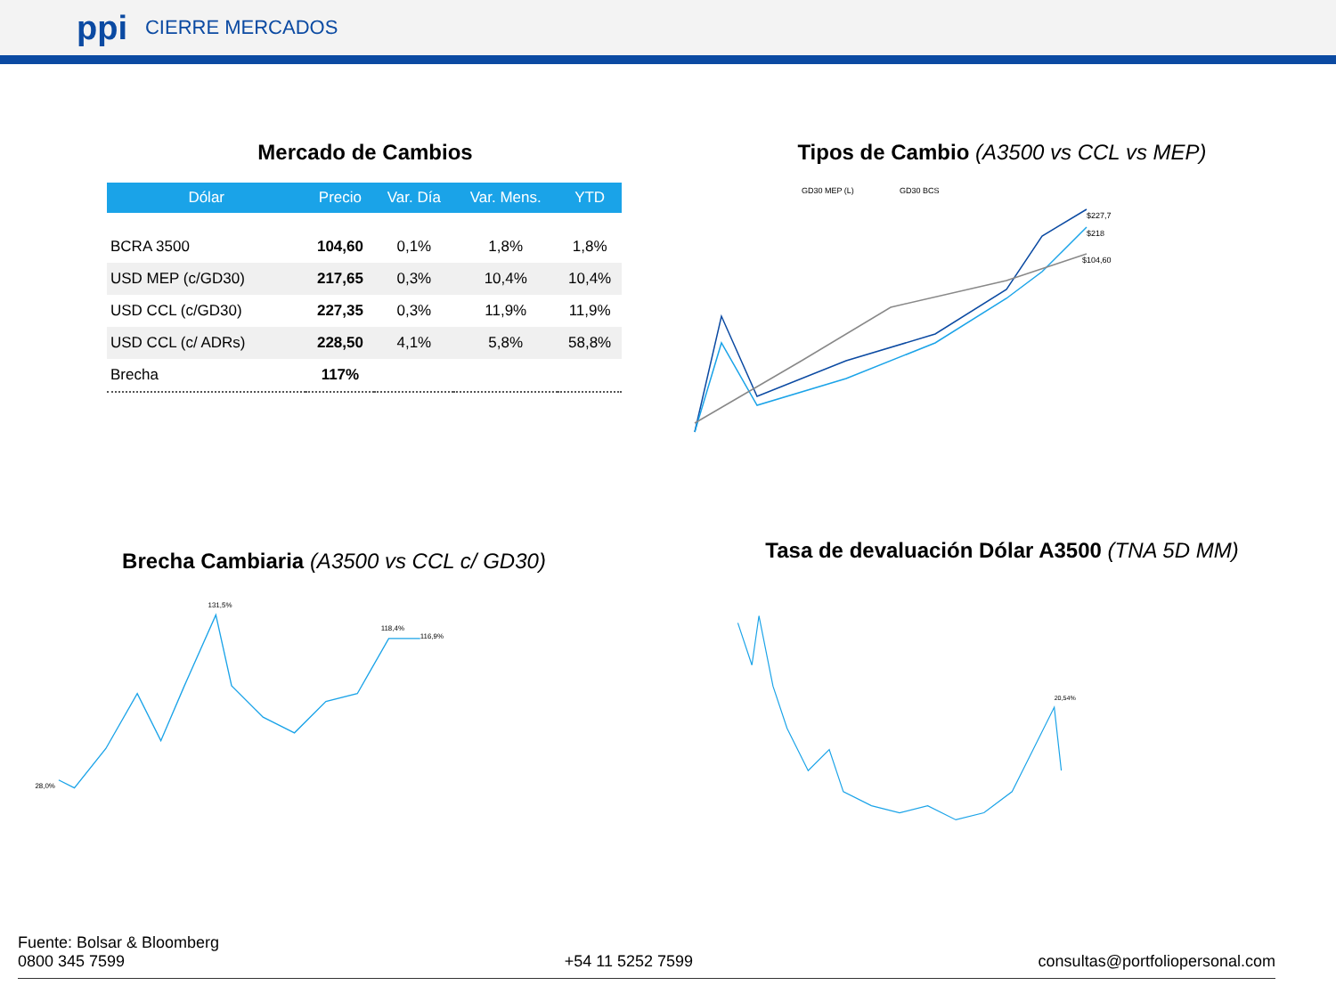ppi CIERRE MERCADOS
Mercado de Cambios
| Dólar | Precio | Var. Día | Var. Mens. | YTD |
| --- | --- | --- | --- | --- |
| BCRA 3500 | 104,60 | 0,1% | 1,8% | 1,8% |
| USD MEP (c/GD30) | 217,65 | 0,3% | 10,4% | 10,4% |
| USD CCL (c/GD30) | 227,35 | 0,3% | 11,9% | 11,9% |
| USD CCL (c/ ADRs) | 228,50 | 4,1% | 5,8% | 58,8% |
| Brecha | 117% | | | |
Tipos de Cambio (A3500 vs CCL vs MEP)
GD30 MEP (L)
GD30 BCS
$227,7
$218
$104,60
Brecha Cambiaria (A3500 vs CCL c/ GD30)
131,5%
118,4%
116,9%
28,0%
Tasa de devaluación Dólar A3500 (TNA 5D MM)
20,54%
Fuente: Bolsar & Bloomberg
0800 345 7599 +54 11 5252 7599 consultas@portfoliopersonal.com